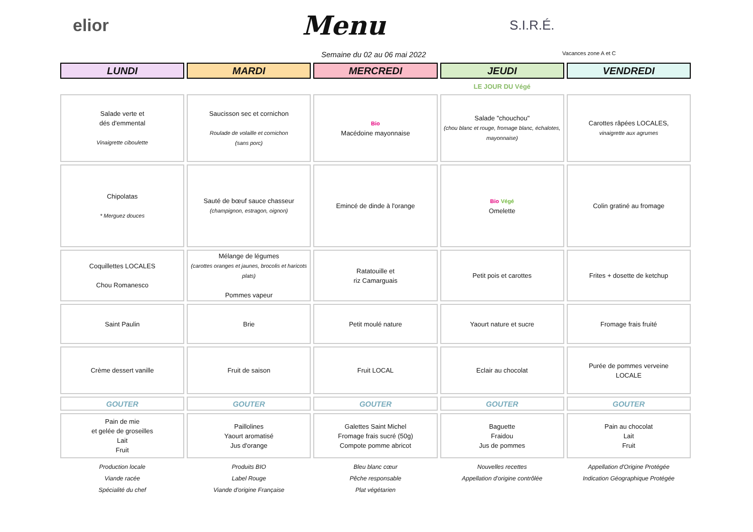elior
Menu
S.I.R.É.
Semaine du 02 au 06 mai 2022
Vacances zone A et C
| LUNDI | MARDI | MERCREDI | JEUDI | VENDREDI |
| --- | --- | --- | --- | --- |
| | | | LE JOUR DU Végé | |
| Salade verte et dés d'emmental Vinaigrette ciboulette | Saucisson sec et cornichon Roulade de volaille et cornichon (sans porc) | Bio Macédoine mayonnaise | Salade "chouchou" (chou blanc et rouge, fromage blanc, échalotes, mayonnaise) | Carottes râpées LOCALES, vinaigrette aux agrumes |
| Chipolatas * Merguez douces | Sauté de bœuf sauce chasseur (champignon, estragon, oignon) | Emincé de dinde à l'orange | Bio Végé Omelette | Colin gratiné au fromage |
| Coquillettes LOCALES Chou Romanesco | Mélange de légumes (carottes oranges et jaunes, brocolis et haricots plats) Pommes vapeur | Ratatouille et riz Camarguais | Petit pois et carottes | Frites + dosette de ketchup |
| Saint Paulin | Brie | Petit moulé nature | Yaourt nature et sucre | Fromage frais fruité |
| Crème dessert vanille | Fruit de saison | Fruit LOCAL | Eclair au chocolat | Purée de pommes verveine LOCALE |
| GOUTER | GOUTER | GOUTER | GOUTER | GOUTER |
| Pain de mie et gelée de groseilles Lait Fruit | Paillolines Yaourt aromatisé Jus d'orange | Galettes Saint Michel Fromage frais sucré (50g) Compote pomme abricot | Baguette Fraidou Jus de pommes | Pain au chocolat Lait Fruit |
| Production locale | Produits BIO | Bleu blanc cœur | Nouvelles recettes | Appellation d'Origine Protégée |
| Viande racée | Label Rouge | Pêche responsable | Appellation d'origine contrôlée | Indication Géographique Protégée |
| Spécialité du chef | Viande d'origine Française | Plat végétarien | | |